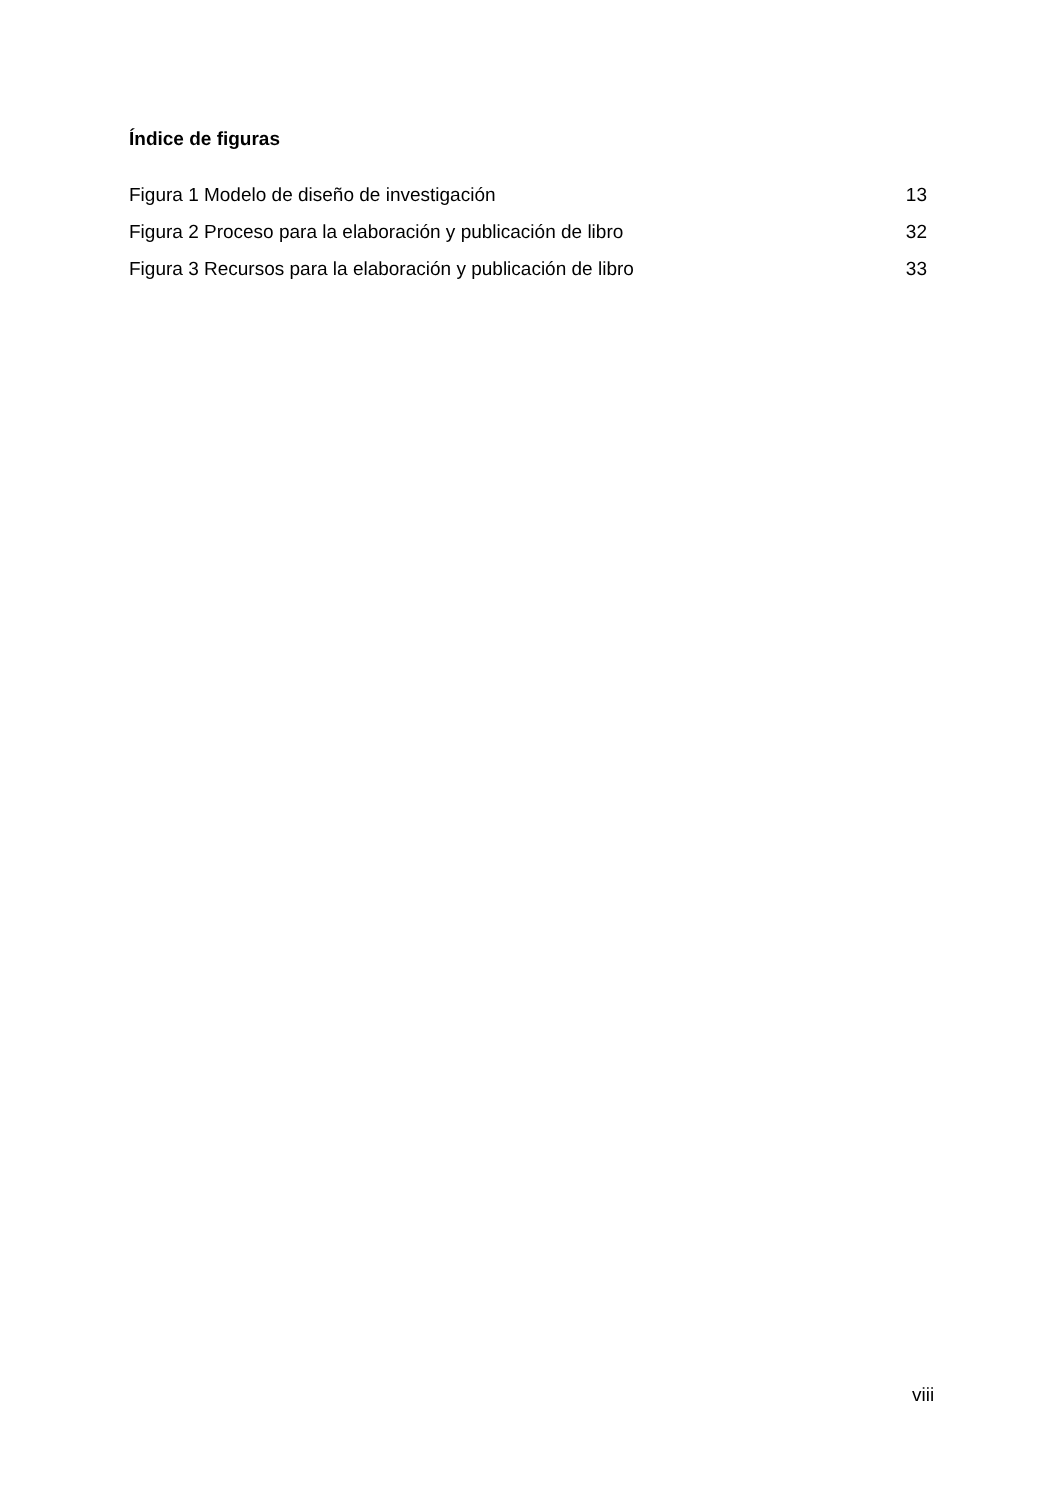Índice de figuras
Figura 1 Modelo de diseño de investigación 13
Figura 2 Proceso para la elaboración y publicación de libro 32
Figura 3 Recursos para la elaboración y publicación de libro 33
viii